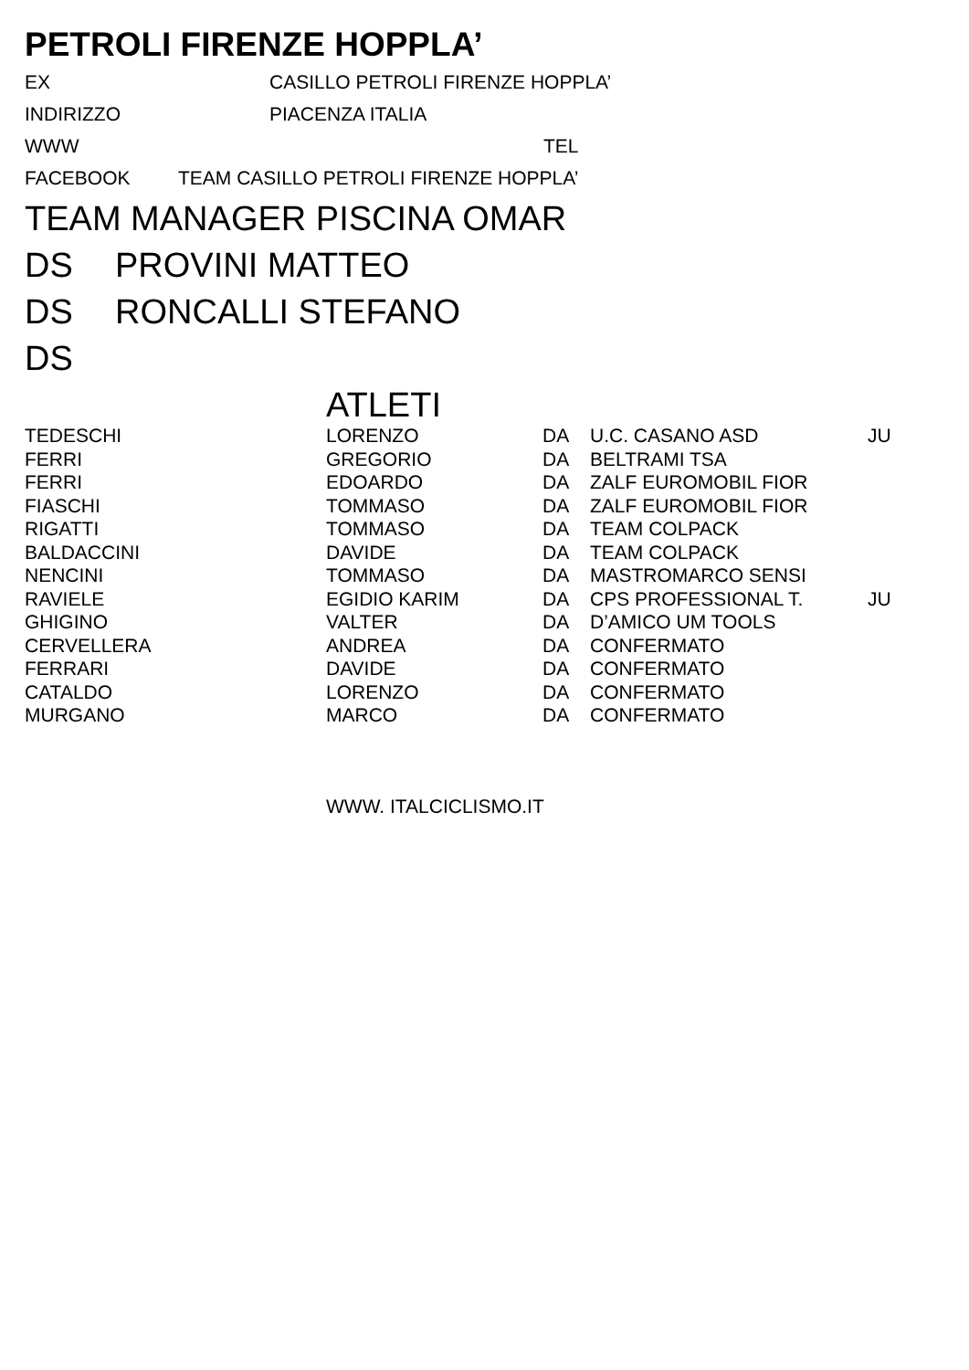PETROLI FIRENZE HOPPLA’
EX CASILLO PETROLI FIRENZE HOPPLA’
INDIRIZZO PIACENZA ITALIA
WWW TEL
FACEBOOK TEAM CASILLO PETROLI FIRENZE HOPPLA’
TEAM MANAGER PISCINA OMAR
DS PROVINI MATTEO
DS RONCALLI STEFANO
DS
ATLETI
| TEDESCHI | LORENZO | DA | U.C. CASANO ASD | JU |
| FERRI | GREGORIO | DA | BELTRAMI TSA | |
| FERRI | EDOARDO | DA | ZALF EUROMOBIL FIOR | |
| FIASCHI | TOMMASO | DA | ZALF EUROMOBIL FIOR | |
| RIGATTI | TOMMASO | DA | TEAM COLPACK | |
| BALDACCINI | DAVIDE | DA | TEAM COLPACK | |
| NENCINI | TOMMASO | DA | MASTROMARCO SENSI | |
| RAVIELE | EGIDIO KARIM | DA | CPS PROFESSIONAL T. | JU |
| GHIGINO | VALTER | DA | D’AMICO UM TOOLS | |
| CERVELLERA | ANDREA | DA | CONFERMATO | |
| FERRARI | DAVIDE | DA | CONFERMATO | |
| CATALDO | LORENZO | DA | CONFERMATO | |
| MURGANO | MARCO | DA | CONFERMATO | |
WWW. ITALCICLISMO.IT